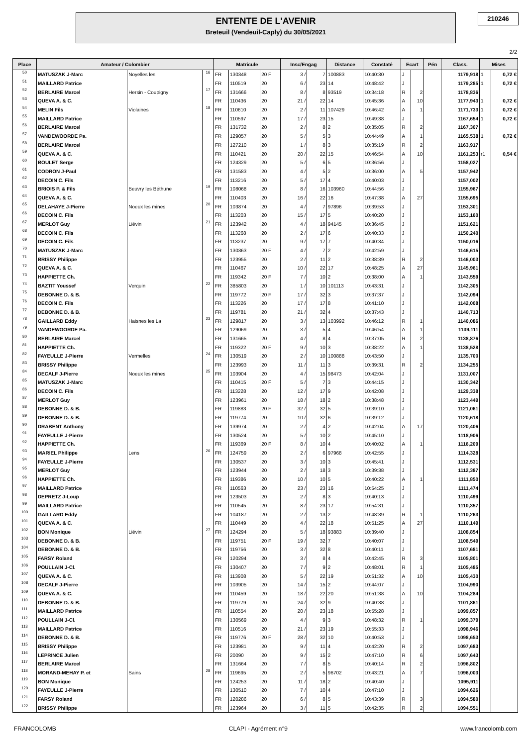ENTENTE DE L'AVENIR
Breteuil (Vendeuil-Caply) du 30/05/2021
210246
2/2
| Place | Amateur / Colombier | | | Matricule | | | Insc/Engag | | Distance | Constaté | Ecart | | Pén | Class. | Mises | |
| --- | --- | --- | --- | --- | --- | --- | --- | --- | --- | --- | --- | --- | --- | --- | --- | --- |
| 50 | MATUSZAK J-Marc | Noyelles les | 16 | FR | 130348 | 20 F | 3 / | 7 | 100883 | 10:40:30 | J | | | 1179,918 | 1 | 0,72 € |
| 51 | MAILLARD Patrice | | | FR | 110519 | 20 | 6 / | 23 | 14 | 10:48:42 | J | | | 1179,285 | 1 | 0,72 € |
| 52 | BERLAIRE Marcel | Hersin - Coupigny | 17 | FR | 131666 | 20 | 8 / | 8 | 93519 | 10:34:18 | R | 2 | | 1178,836 | | |
| 53 | QUEVA A. & C. | | | FR | 110436 | 20 | 21 / | 22 | 14 | 10:45:36 | A | 10 | | 1177,943 | 1 | 0,72 € |
| 54 | MELIN Fils | Violaines | 18 | FR | 110610 | 20 | 2 / | 11 | 107429 | 10:46:42 | A | 1 | | 1171,733 | 1 | 0,72 € |
| 55 | MAILLARD Patrice | | | FR | 110597 | 20 | 17 / | 23 | 15 | 10:49:38 | J | | | 1167,654 | 1 | 0,72 € |
| 56 | BERLAIRE Marcel | | | FR | 131732 | 20 | 2 / | 8 | 2 | 10:35:05 | R | 2 | | 1167,307 | | |
| 57 | VANDEWOORDE Pa. | | | FR | 129057 | 20 | 5 / | 5 | 3 | 10:44:49 | A | 1 | | 1165,538 | 1 | 0,72 € |
| 58 | BERLAIRE Marcel | | | FR | 127210 | 20 | 1 / | 8 | 3 | 10:35:19 | R | 2 | | 1163,917 | | |
| 59 | QUEVA A. & C. | | | FR | 110421 | 20 | 20 / | 22 | 15 | 10:46:54 | A | 10 | | 1161,253 | r1 | 0,54 € |
| 60 | BOULET Serge | | | FR | 124329 | 20 | 5 / | 6 | 5 | 10:36:56 | J | | | 1158,027 | | |
| 61 | CODRON J-Paul | | | FR | 131583 | 20 | 4 / | 5 | 2 | 10:36:00 | A | 5 | | 1157,942 | | |
| 62 | DECOIN C. Fils | | | FR | 113216 | 20 | 5 / | 17 | 4 | 10:40:03 | J | | | 1157,002 | | |
| 63 | BRIOIS P. & Fils | Beuvry les Béthune | 19 | FR | 108068 | 20 | 8 / | 16 | 103960 | 10:44:56 | J | | | 1155,967 | | |
| 64 | QUEVA A. & C. | | | FR | 110403 | 20 | 16 / | 22 | 16 | 10:47:38 | A | 27 | | 1155,695 | | |
| 65 | DELAHAYE J-Pierre | Noeux les mines | 20 | FR | 103874 | 20 | 4 / | 7 | 97896 | 10:39:53 | J | | | 1153,301 | | |
| 66 | DECOIN C. Fils | | | FR | 113203 | 20 | 15 / | 17 | 5 | 10:40:20 | J | | | 1153,160 | | |
| 67 | MERLOT Guy | Liévin | 21 | FR | 123942 | 20 | 4 / | 18 | 94145 | 10:36:45 | J | | | 1151,621 | | |
| 68 | DECOIN C. Fils | | | FR | 113268 | 20 | 2 / | 17 | 6 | 10:40:33 | J | | | 1150,240 | | |
| 69 | DECOIN C. Fils | | | FR | 113237 | 20 | 9 / | 17 | 7 | 10:40:34 | J | | | 1150,016 | | |
| 70 | MATUSZAK J-Marc | | | FR | 130363 | 20 F | 4 / | 7 | 2 | 10:42:59 | J | | | 1146,615 | | |
| 71 | BRISSY Philippe | | | FR | 123955 | 20 | 2 / | 11 | 2 | 10:38:39 | R | 2 | | 1146,003 | | |
| 72 | QUEVA A. & C. | | | FR | 110467 | 20 | 10 / | 22 | 17 | 10:48:25 | A | 27 | | 1145,961 | | |
| 73 | HAPPIETTE Ch. | | | FR | 119342 | 20 F | 7 / | 10 | 2 | 10:38:00 | A | 1 | | 1143,559 | | |
| 74 | BAZTIT Youssef | Verquin | 22 | FR | 385803 | 20 | 1 / | 10 | 101113 | 10:43:31 | J | | | 1142,305 | | |
| 75 | DEBONNE D. & B. | | | FR | 119772 | 20 F | 17 / | 32 | 3 | 10:37:37 | J | | | 1142,094 | | |
| 76 | DECOIN C. Fils | | | FR | 113226 | 20 | 17 / | 17 | 8 | 10:41:10 | J | | | 1142,008 | | |
| 77 | DEBONNE D. & B. | | | FR | 119781 | 20 | 21 / | 32 | 4 | 10:37:43 | J | | | 1140,713 | | |
| 78 | GAILLARD Eddy | Haisnes les La | 23 | FR | 129817 | 20 | 3 / | 13 | 103992 | 10:46:12 | R | 1 | | 1140,086 | | |
| 79 | VANDEWOORDE Pa. | | | FR | 129069 | 20 | 3 / | 5 | 4 | 10:46:54 | A | 1 | | 1139,111 | | |
| 80 | BERLAIRE Marcel | | | FR | 131665 | 20 | 4 / | 8 | 4 | 10:37:05 | R | 2 | | 1138,876 | | |
| 81 | HAPPIETTE Ch. | | | FR | 119322 | 20 F | 9 / | 10 | 3 | 10:38:22 | A | 1 | | 1138,528 | | |
| 82 | FAYEULLE J-Pierre | Vermelles | 24 | FR | 130519 | 20 | 2 / | 10 | 100888 | 10:43:50 | J | | | 1135,700 | | |
| 83 | BRISSY Philippe | | | FR | 123993 | 20 | 11 / | 11 | 3 | 10:39:31 | R | 2 | | 1134,255 | | |
| 84 | DECALF J-Pierre | Noeux les mines | 25 | FR | 103904 | 20 | 4 / | 15 | 98473 | 10:42:04 | J | | | 1131,007 | | |
| 85 | MATUSZAK J-Marc | | | FR | 110415 | 20 F | 5 / | 7 | 3 | 10:44:15 | J | | | 1130,342 | | |
| 86 | DECOIN C. Fils | | | FR | 113228 | 20 | 12 / | 17 | 9 | 10:42:08 | J | | | 1129,338 | | |
| 87 | MERLOT Guy | | | FR | 123961 | 20 | 18 / | 18 | 2 | 10:38:48 | J | | | 1123,449 | | |
| 88 | DEBONNE D. & B. | | | FR | 119883 | 20 F | 32 / | 32 | 5 | 10:39:10 | J | | | 1121,061 | | |
| 89 | DEBONNE D. & B. | | | FR | 119774 | 20 | 10 / | 32 | 6 | 10:39:12 | J | | | 1120,618 | | |
| 90 | DRABENT Anthony | | | FR | 139974 | 20 | 2 / | 4 | 2 | 10:42:04 | A | 17 | | 1120,406 | | |
| 91 | FAYEULLE J-Pierre | | | FR | 130524 | 20 | 5 / | 10 | 2 | 10:45:10 | J | | | 1118,906 | | |
| 92 | HAPPIETTE Ch. | | | FR | 119369 | 20 F | 8 / | 10 | 4 | 10:40:02 | A | 1 | | 1116,209 | | |
| 93 | MARIEL Philippe | Lens | 26 | FR | 124759 | 20 | 2 / | 6 | 97968 | 10:42:55 | J | | | 1114,328 | | |
| 94 | FAYEULLE J-Pierre | | | FR | 130537 | 20 | 3 / | 10 | 3 | 10:45:41 | J | | | 1112,531 | | |
| 95 | MERLOT Guy | | | FR | 123944 | 20 | 2 / | 18 | 3 | 10:39:38 | J | | | 1112,387 | | |
| 96 | HAPPIETTE Ch. | | | FR | 119386 | 20 | 10 / | 10 | 5 | 10:40:22 | A | 1 | | 1111,850 | | |
| 97 | MAILLARD Patrice | | | FR | 110563 | 20 | 23 / | 23 | 16 | 10:54:25 | J | | | 1111,474 | | |
| 98 | DEPRETZ J-Loup | | | FR | 123503 | 20 | 2 / | 8 | 3 | 10:40:13 | J | | | 1110,499 | | |
| 99 | MAILLARD Patrice | | | FR | 110545 | 20 | 8 / | 23 | 17 | 10:54:31 | J | | | 1110,357 | | |
| 100 | GAILLARD Eddy | | | FR | 104187 | 20 | 2 / | 13 | 2 | 10:48:39 | R | 1 | | 1110,263 | | |
| 101 | QUEVA A. & C. | | | FR | 110449 | 20 | 4 / | 22 | 18 | 10:51:25 | A | 27 | | 1110,149 | | |
| 102 | BON Monique | Liévin | 27 | FR | 124294 | 20 | 5 / | 18 | 93883 | 10:39:40 | J | | | 1108,854 | | |
| 103 | DEBONNE D. & B. | | | FR | 119751 | 20 F | 19 / | 32 | 7 | 10:40:07 | J | | | 1108,549 | | |
| 104 | DEBONNE D. & B. | | | FR | 119756 | 20 | 3 / | 32 | 8 | 10:40:11 | J | | | 1107,681 | | |
| 105 | FARSY Roland | | | FR | 120294 | 20 | 3 / | 8 | 4 | 10:42:45 | R | 3 | | 1105,801 | | |
| 106 | POULLAIN J-Cl. | | | FR | 130407 | 20 | 7 / | 9 | 2 | 10:48:01 | R | 1 | | 1105,485 | | |
| 107 | QUEVA A. & C. | | | FR | 113908 | 20 | 5 / | 22 | 19 | 10:51:32 | A | 10 | | 1105,430 | | |
| 108 | DECALF J-Pierre | | | FR | 103905 | 20 | 14 / | 15 | 2 | 10:44:07 | J | | | 1104,990 | | |
| 109 | QUEVA A. & C. | | | FR | 110459 | 20 | 18 / | 22 | 20 | 10:51:38 | A | 10 | | 1104,284 | | |
| 110 | DEBONNE D. & B. | | | FR | 119779 | 20 | 24 / | 32 | 9 | 10:40:38 | J | | | 1101,861 | | |
| 111 | MAILLARD Patrice | | | FR | 110554 | 20 | 20 / | 23 | 18 | 10:55:28 | J | | | 1099,857 | | |
| 112 | POULLAIN J-Cl. | | | FR | 130569 | 20 | 4 / | 9 | 3 | 10:48:32 | R | 1 | | 1099,379 | | |
| 113 | MAILLARD Patrice | | | FR | 110516 | 20 | 21 / | 23 | 19 | 10:55:33 | J | | | 1098,946 | | |
| 114 | DEBONNE D. & B. | | | FR | 119776 | 20 F | 28 / | 32 | 10 | 10:40:53 | J | | | 1098,653 | | |
| 115 | BRISSY Philippe | | | FR | 123981 | 20 | 9 / | 11 | 4 | 10:42:20 | R | 2 | | 1097,683 | | |
| 116 | LEPRINCE Julien | | | FR | 20090 | 20 | 9 / | 15 | 2 | 10:47:10 | R | 6 | | 1097,643 | | |
| 117 | BERLAIRE Marcel | | | FR | 131664 | 20 | 7 / | 8 | 5 | 10:40:14 | R | 2 | | 1096,802 | | |
| 118 | MORAND-MEHAY P. et | Sains | 28 | FR | 119695 | 20 | 2 / | 5 | 96702 | 10:43:21 | A | 7 | | 1096,003 | | |
| 119 | BON Monique | | | FR | 124253 | 20 | 11 / | 18 | 2 | 10:40:40 | J | | | 1095,911 | | |
| 120 | FAYEULLE J-Pierre | | | FR | 130510 | 20 | 7 / | 10 | 4 | 10:47:10 | J | | | 1094,626 | | |
| 121 | FARSY Roland | | | FR | 120286 | 20 | 6 / | 8 | 5 | 10:43:39 | R | 3 | | 1094,580 | | |
| 122 | BRISSY Philippe | | | FR | 123964 | 20 | 3 / | 11 | 5 | 10:42:35 | R | 2 | | 1094,551 | | |
FRANCOLOMB CLAPI - Agrément n°9 www.francolomb.com